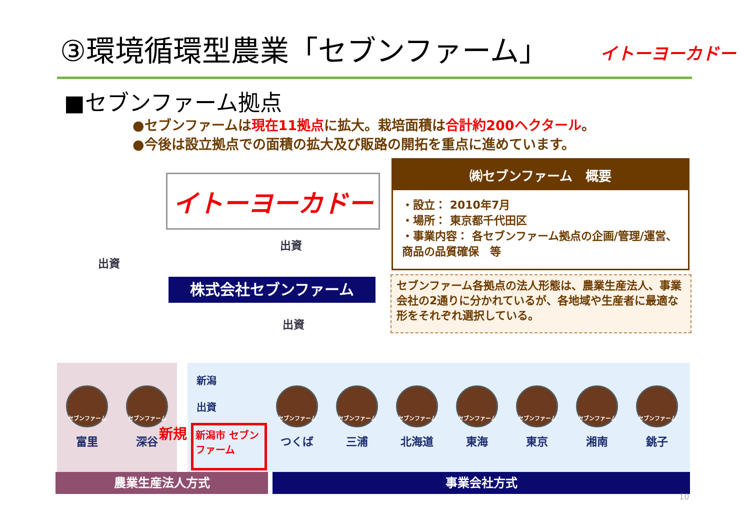③環境循環型農業「セブンファーム」 イトーヨーカドー
■セブンファーム拠点
●セブンファームは現在11拠点に拡大。栽培面積は合計約200ヘクタール。
●今後は設立拠点での面積の拡大及び販路の開拓を重点に進めています。
イトーヨーカドー
出資
出資
株式会社セブンファーム
出資
㈱セブンファーム　概要
・設立： 2010年7月
・場所： 東京都千代田区
・事業内容： 各セブンファーム拠点の企画/管理/運営、商品の品質確保　等
セブンファーム各拠点の法人形態は、農業生産法人、事業会社の2通りに分かれているが、各地域や生産者に最適な形をそれぞれ選択している。
新潟
出資
セブンファーム
富里
セブンファーム
深谷
セブンファーム
つくば
セブンファーム
三浦
セブンファーム
北海道
セブンファーム
東海
セブンファーム
東京
セブンファーム
湘南
セブンファーム
銚子
新規
新潟市 セブンファーム
農業生産法人方式 事業会社方式
10